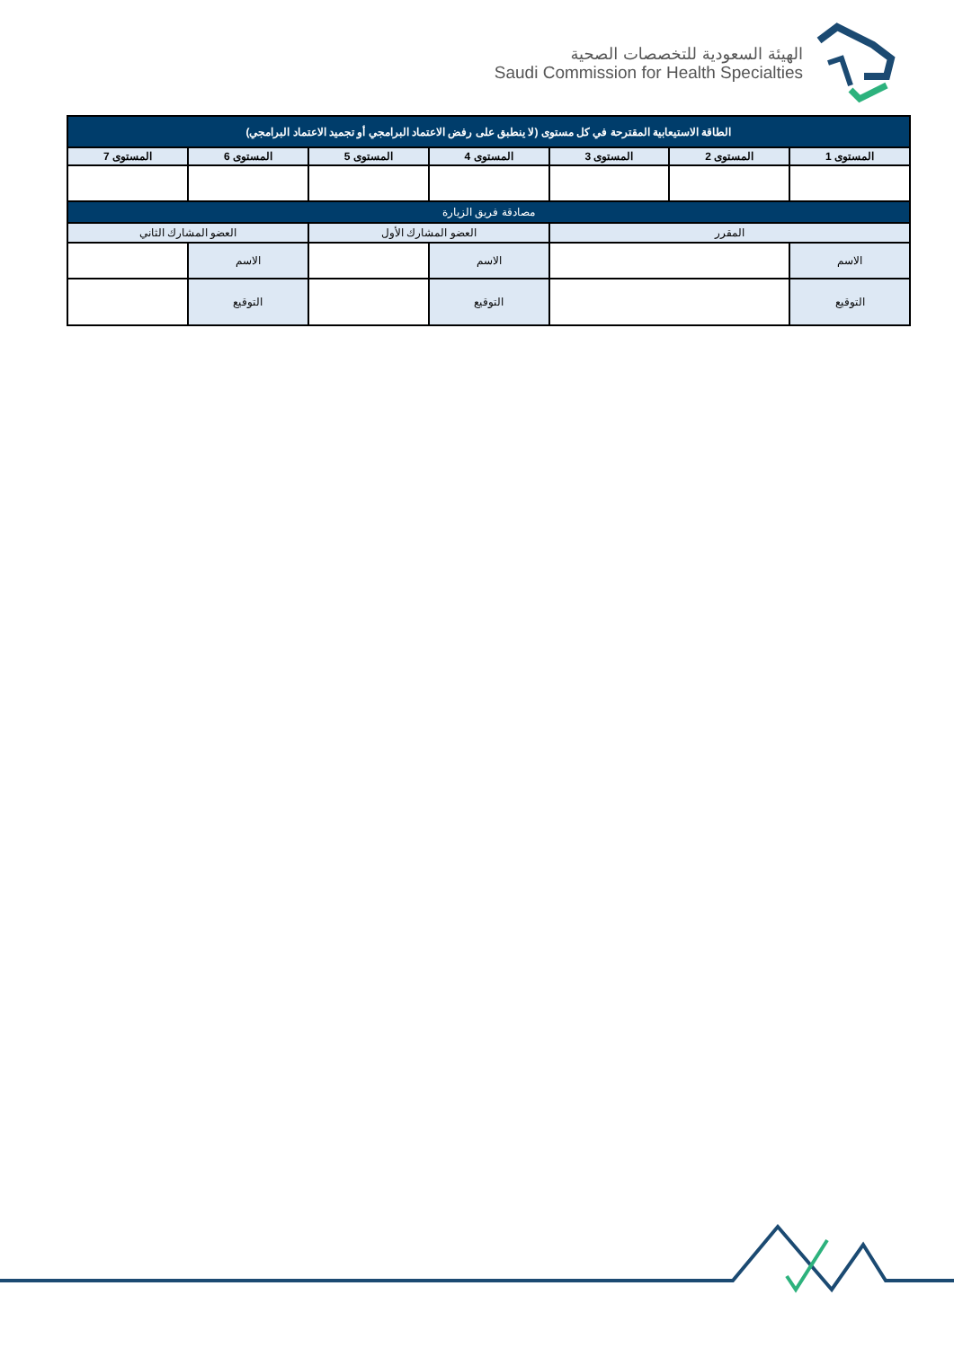الهيئة السعودية للتخصصات الصحية
Saudi Commission for Health Specialties
| الطاقة الاستيعابية المقترحة في كل مستوى (لا ينطبق على رفض الاعتماد البرامجي أو تجميد الاعتماد البرامجي) | | | | | | | |
| --- | --- | --- | --- | --- | --- | --- | --- |
| المستوى 1 | المستوى 2 | المستوى 3 | المستوى 4 | المستوى 5 | المستوى 6 | | المستوى 7 |
| مصادقة فريق الزيارة | | | | | | | |
| المقرر | | | العضو المشارك الأول | | | العضو المشارك الثاني | |
| الاسم | | | الاسم | | | الاسم | |
| التوقيع | | | التوقيع | | | التوقيع | |